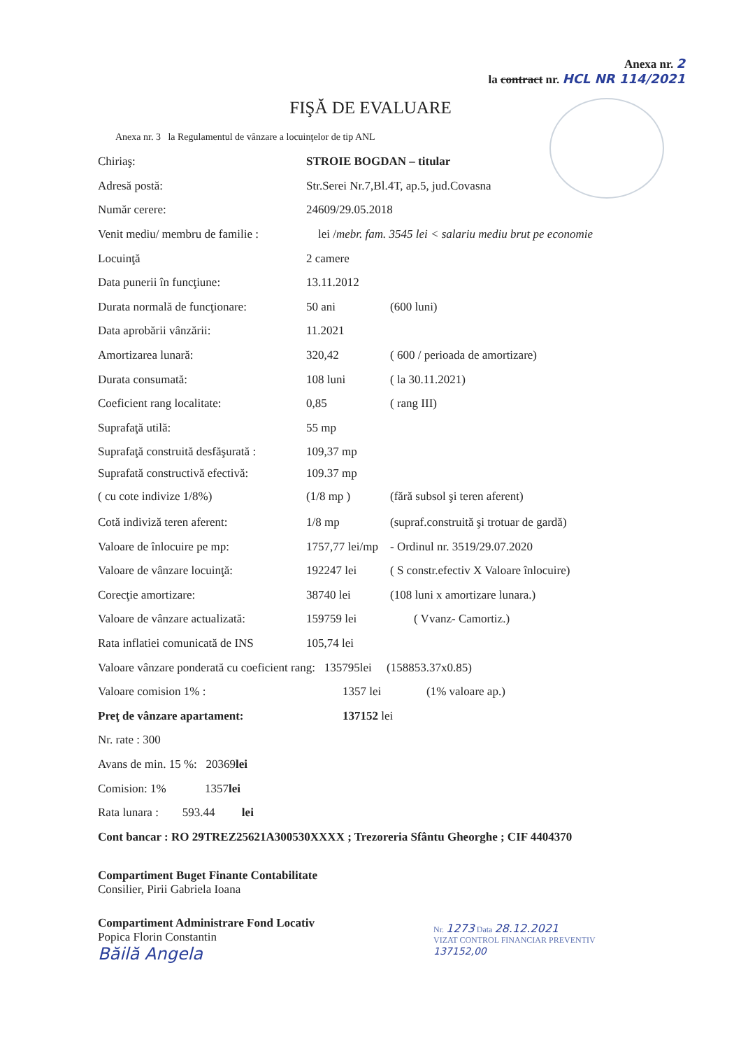Anexa nr. 2
la contract nr. HCL NR 114/2021
FIŞĂ DE EVALUARE
Anexa nr. 3 la Regulamentul de vânzare a locuinţelor de tip ANL
Chiriaş: STROIE BOGDAN – titular
Adresă postă: Str.Serei Nr.7,Bl.4T, ap.5, jud.Covasna
Număr cerere: 24609/29.05.2018
Venit mediu/ membru de familie : lei / mebr. fam. 3545 lei < salariu mediu brut pe economie
Locuinţă 2 camere
Data punerii în funcţiune: 13.11.2012
Durata normală de funcţionare: 50 ani (600 luni)
Data aprobării vânzării: 11.2021
Amortizarea lunară: 320,42 ( 600 / perioada de amortizare)
Durata consumată: 108 luni ( la 30.11.2021)
Coeficient rang localitate: 0,85 ( rang III)
Suprafaţă utilă: 55 mp
Suprafaţă construită desfăşurată : 109,37 mp
Suprafată constructivă efectivă: 109.37 mp
( cu cote indivize 1/8%) (1/8 mp ) (fără subsol şi teren aferent)
Cotă indiviză teren aferent: 1/8 mp (supraf.construită şi trotuar de gardă)
Valoare de înlocuire pe mp: 1757,77 lei/mp - Ordinul nr. 3519/29.07.2020
Valoare de vânzare locuinţă: 192247 lei ( S constr.efectiv X Valoare înlocuire)
Corecţie amortizare: 38740 lei (108 luni x amortizare lunara.)
Valoare de vânzare actualizată: 159759 lei ( Vvanz- Camortiz.)
Rata inflatiei comunicată de INS 105,74 lei
Valoare vânzare ponderată cu coeficient rang: 135795lei (158853.37x0.85)
Valoare comision 1% : 1357 lei (1% valoare ap.)
Preţ de vânzare apartament: 137152 lei
Nr. rate : 300
Avans de min. 15 %: 20369 lei
Comision: 1% 1357 lei
Rata lunara : 593.44 lei
Cont bancar : RO 29TREZ25621A300530XXXX ; Trezoreria Sfântu Gheorghe ; CIF 4404370
Compartiment Buget Finante Contabilitate
Consilier, Pirii Gabriela Ioana
Compartiment Administrare Fond Locativ
Popica Florin Constantin
Băilă Angela
Nr. 1273 Data 28.12.2021
VIZAT CONTROL FINANCIAR PREVENTIV
137152,00